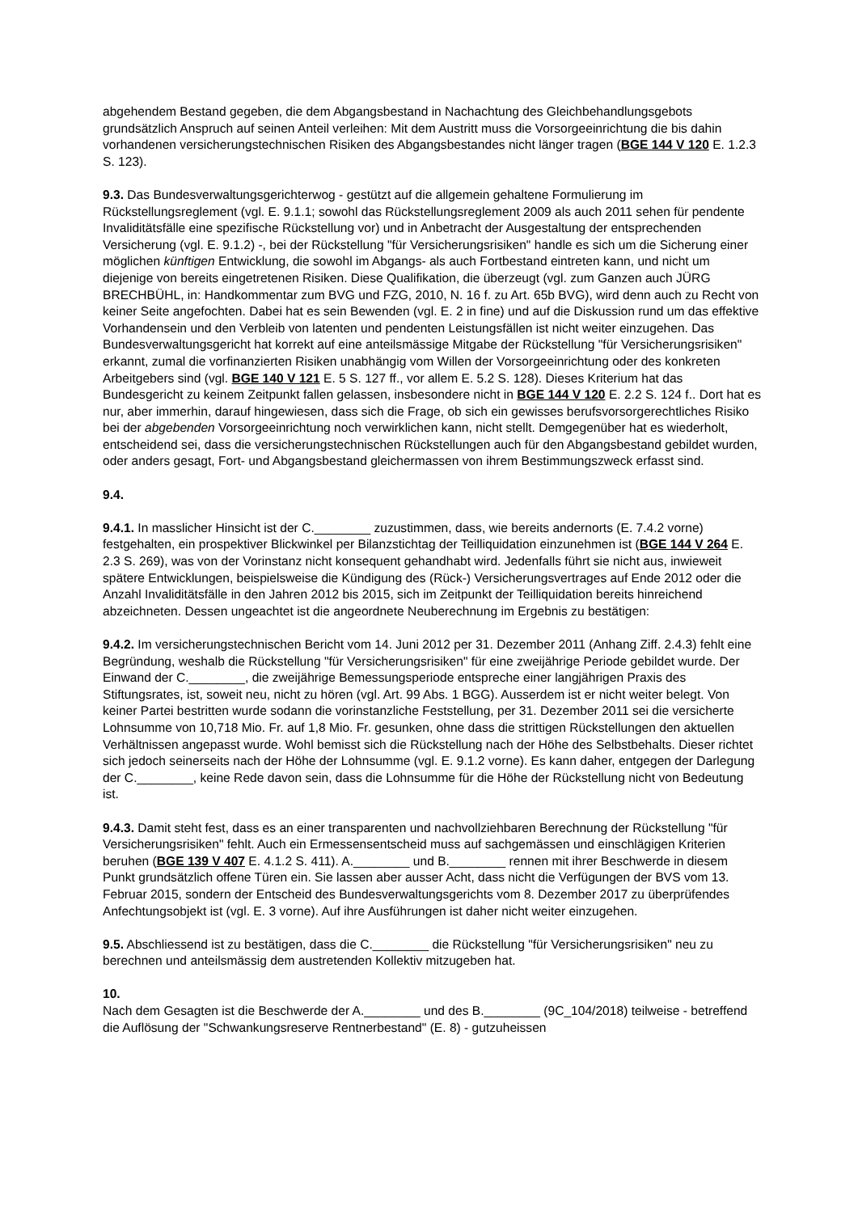abgehendem Bestand gegeben, die dem Abgangsbestand in Nachachtung des Gleichbehandlungsgebots grundsätzlich Anspruch auf seinen Anteil verleihen: Mit dem Austritt muss die Vorsorgeeinrichtung die bis dahin vorhandenen versicherungstechnischen Risiken des Abgangsbestandes nicht länger tragen (BGE 144 V 120 E. 1.2.3 S. 123).
9.3. Das Bundesverwaltungsgerichterwog - gestützt auf die allgemein gehaltene Formulierung im Rückstellungsreglement (vgl. E. 9.1.1; sowohl das Rückstellungsreglement 2009 als auch 2011 sehen für pendente Invaliditätsfälle eine spezifische Rückstellung vor) und in Anbetracht der Ausgestaltung der entsprechenden Versicherung (vgl. E. 9.1.2) -, bei der Rückstellung "für Versicherungsrisiken" handle es sich um die Sicherung einer möglichen künftigen Entwicklung, die sowohl im Abgangs- als auch Fortbestand eintreten kann, und nicht um diejenige von bereits eingetretenen Risiken. Diese Qualifikation, die überzeugt (vgl. zum Ganzen auch JÜRG BRECHBÜHL, in: Handkommentar zum BVG und FZG, 2010, N. 16 f. zu Art. 65b BVG), wird denn auch zu Recht von keiner Seite angefochten. Dabei hat es sein Bewenden (vgl. E. 2 in fine) und auf die Diskussion rund um das effektive Vorhandensein und den Verbleib von latenten und pendenten Leistungsfällen ist nicht weiter einzugehen. Das Bundesverwaltungsgericht hat korrekt auf eine anteilsmässige Mitgabe der Rückstellung "für Versicherungsrisiken" erkannt, zumal die vorfinanzierten Risiken unabhängig vom Willen der Vorsorgeeinrichtung oder des konkreten Arbeitgebers sind (vgl. BGE 140 V 121 E. 5 S. 127 ff., vor allem E. 5.2 S. 128). Dieses Kriterium hat das Bundesgericht zu keinem Zeitpunkt fallen gelassen, insbesondere nicht in BGE 144 V 120 E. 2.2 S. 124 f.. Dort hat es nur, aber immerhin, darauf hingewiesen, dass sich die Frage, ob sich ein gewisses berufsvorsorgerechtliches Risiko bei der abgebenden Vorsorgeeinrichtung noch verwirklichen kann, nicht stellt. Demgegenüber hat es wiederholt, entscheidend sei, dass die versicherungstechnischen Rückstellungen auch für den Abgangsbestand gebildet wurden, oder anders gesagt, Fort- und Abgangsbestand gleichermassen von ihrem Bestimmungszweck erfasst sind.
9.4.
9.4.1. In masslicher Hinsicht ist der C.________ zuzustimmen, dass, wie bereits andernorts (E. 7.4.2 vorne) festgehalten, ein prospektiver Blickwinkel per Bilanzstichtag der Teilliquidation einzunehmen ist (BGE 144 V 264 E. 2.3 S. 269), was von der Vorinstanz nicht konsequent gehandhabt wird. Jedenfalls führt sie nicht aus, inwieweit spätere Entwicklungen, beispielsweise die Kündigung des (Rück-) Versicherungsvertrages auf Ende 2012 oder die Anzahl Invaliditätsfälle in den Jahren 2012 bis 2015, sich im Zeitpunkt der Teilliquidation bereits hinreichend abzeichneten. Dessen ungeachtet ist die angeordnete Neuberechnung im Ergebnis zu bestätigen:
9.4.2. Im versicherungstechnischen Bericht vom 14. Juni 2012 per 31. Dezember 2011 (Anhang Ziff. 2.4.3) fehlt eine Begründung, weshalb die Rückstellung "für Versicherungsrisiken" für eine zweijährige Periode gebildet wurde. Der Einwand der C.________, die zweijährige Bemessungsperiode entspreche einer langjährigen Praxis des Stiftungsrates, ist, soweit neu, nicht zu hören (vgl. Art. 99 Abs. 1 BGG). Ausserdem ist er nicht weiter belegt. Von keiner Partei bestritten wurde sodann die vorinstanzliche Feststellung, per 31. Dezember 2011 sei die versicherte Lohnsumme von 10,718 Mio. Fr. auf 1,8 Mio. Fr. gesunken, ohne dass die strittigen Rückstellungen den aktuellen Verhältnissen angepasst wurde. Wohl bemisst sich die Rückstellung nach der Höhe des Selbstbehalts. Dieser richtet sich jedoch seinerseits nach der Höhe der Lohnsumme (vgl. E. 9.1.2 vorne). Es kann daher, entgegen der Darlegung der C.________, keine Rede davon sein, dass die Lohnsumme für die Höhe der Rückstellung nicht von Bedeutung ist.
9.4.3. Damit steht fest, dass es an einer transparenten und nachvollziehbaren Berechnung der Rückstellung "für Versicherungsrisiken" fehlt. Auch ein Ermessensentscheid muss auf sachgemässen und einschlägigen Kriterien beruhen (BGE 139 V 407 E. 4.1.2 S. 411). A.________ und B.________ rennen mit ihrer Beschwerde in diesem Punkt grundsätzlich offene Türen ein. Sie lassen aber ausser Acht, dass nicht die Verfügungen der BVS vom 13. Februar 2015, sondern der Entscheid des Bundesverwaltungsgerichts vom 8. Dezember 2017 zu überprüfendes Anfechtungsobjekt ist (vgl. E. 3 vorne). Auf ihre Ausführungen ist daher nicht weiter einzugehen.
9.5. Abschliessend ist zu bestätigen, dass die C.________ die Rückstellung "für Versicherungsrisiken" neu zu berechnen und anteilsmässig dem austretenden Kollektiv mitzugeben hat.
10.
Nach dem Gesagten ist die Beschwerde der A.________ und des B.________ (9C_104/2018) teilweise - betreffend die Auflösung der "Schwankungsreserve Rentnerbestand" (E. 8) - gutzuheissen